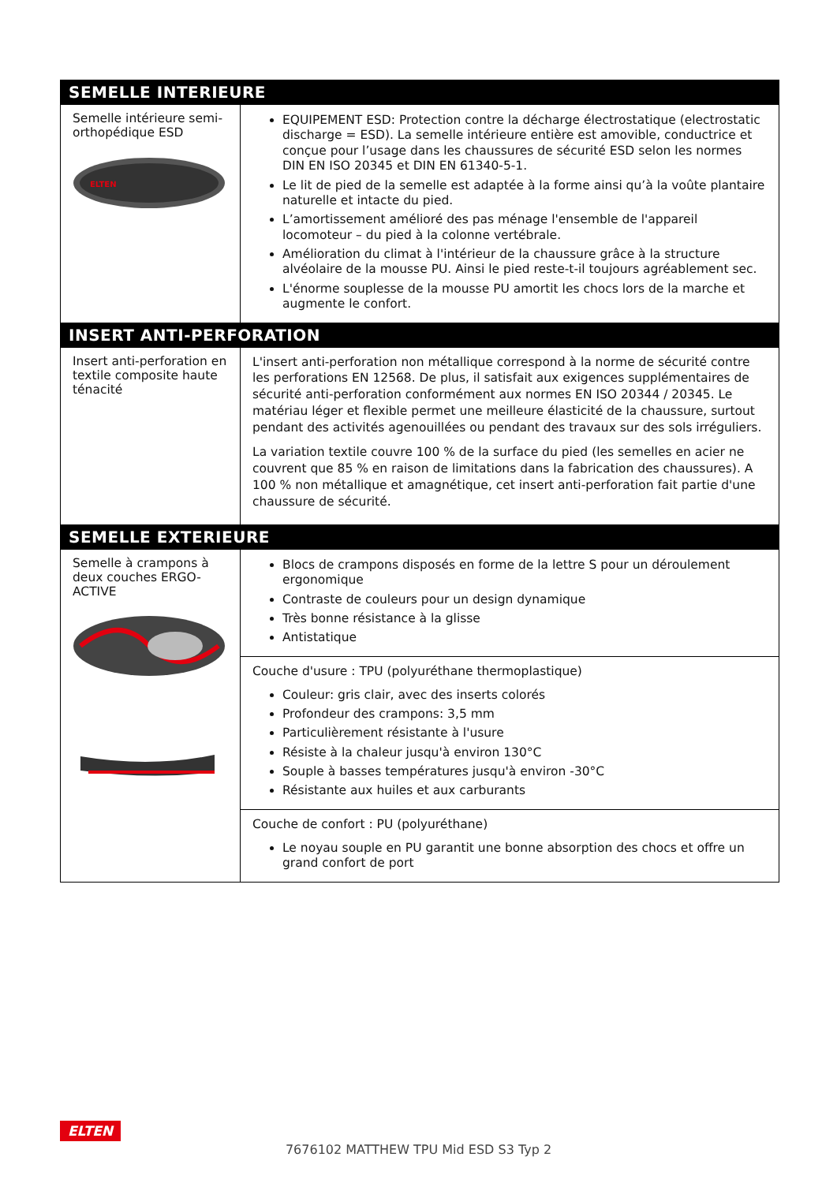| SEMELLE INTERIEURE | |
| --- | --- |
| Semelle intérieure semi-orthopédique ESD ELTEN | EQUIPEMENT ESD: Protection contre la décharge électrostatique (electrostatic discharge = ESD). La semelle intérieure entière est amovible, conductrice et conçue pour l’usage dans les chaussures de sécurité ESD selon les normes DIN EN ISO 20345 et DIN EN 61340-5-1. Le lit de pied de la semelle est adaptée à la forme ainsi qu’à la voûte plantaire naturelle et intacte du pied. L’amortissement amélioré des pas ménage l'ensemble de l'appareil locomoteur – du pied à la colonne vertébrale. Amélioration du climat à l'intérieur de la chaussure grâce à la structure alvéolaire de la mousse PU. Ainsi le pied reste-t-il toujours agréablement sec. L'énorme souplesse de la mousse PU amortit les chocs lors de la marche et augmente le confort. |
| INSERT ANTI-PERFORATION | |
| Insert anti-perforation en textile composite haute ténacité | L'insert anti-perforation non métallique correspond à la norme de sécurité contre les perforations EN 12568. De plus, il satisfait aux exigences supplémentaires de sécurité anti-perforation conformément aux normes EN ISO 20344 / 20345. Le matériau léger et flexible permet une meilleure élasticité de la chaussure, surtout pendant des activités agenouillées ou pendant des travaux sur des sols irréguliers. La variation textile couvre 100 % de la surface du pied (les semelles en acier ne couvrent que 85 % en raison de limitations dans la fabrication des chaussures). A 100 % non métallique et amagnétique, cet insert anti-perforation fait partie d'une chaussure de sécurité. |
| SEMELLE EXTERIEURE | |
| Semelle à crampons à deux couches ERGO-ACTIVE | Blocs de crampons disposés en forme de la lettre S pour un déroulement ergonomique Contraste de couleurs pour un design dynamique Très bonne résistance à la glisse Antistatique |
| | Couche d'usure : TPU (polyuréthane thermoplastique) Couleur: gris clair, avec des inserts colorés Profondeur des crampons: 3,5 mm Particulièrement résistante à l'usure Résiste à la chaleur jusqu'à environ 130°C Souple à basses températures jusqu'à environ -30°C Résistante aux huiles et aux carburants |
| | Couche de confort : PU (polyuréthane) Le noyau souple en PU garantit une bonne absorption des chocs et offre un grand confort de port |
ELTEN
7676102 MATTHEW TPU Mid ESD S3 Typ 2